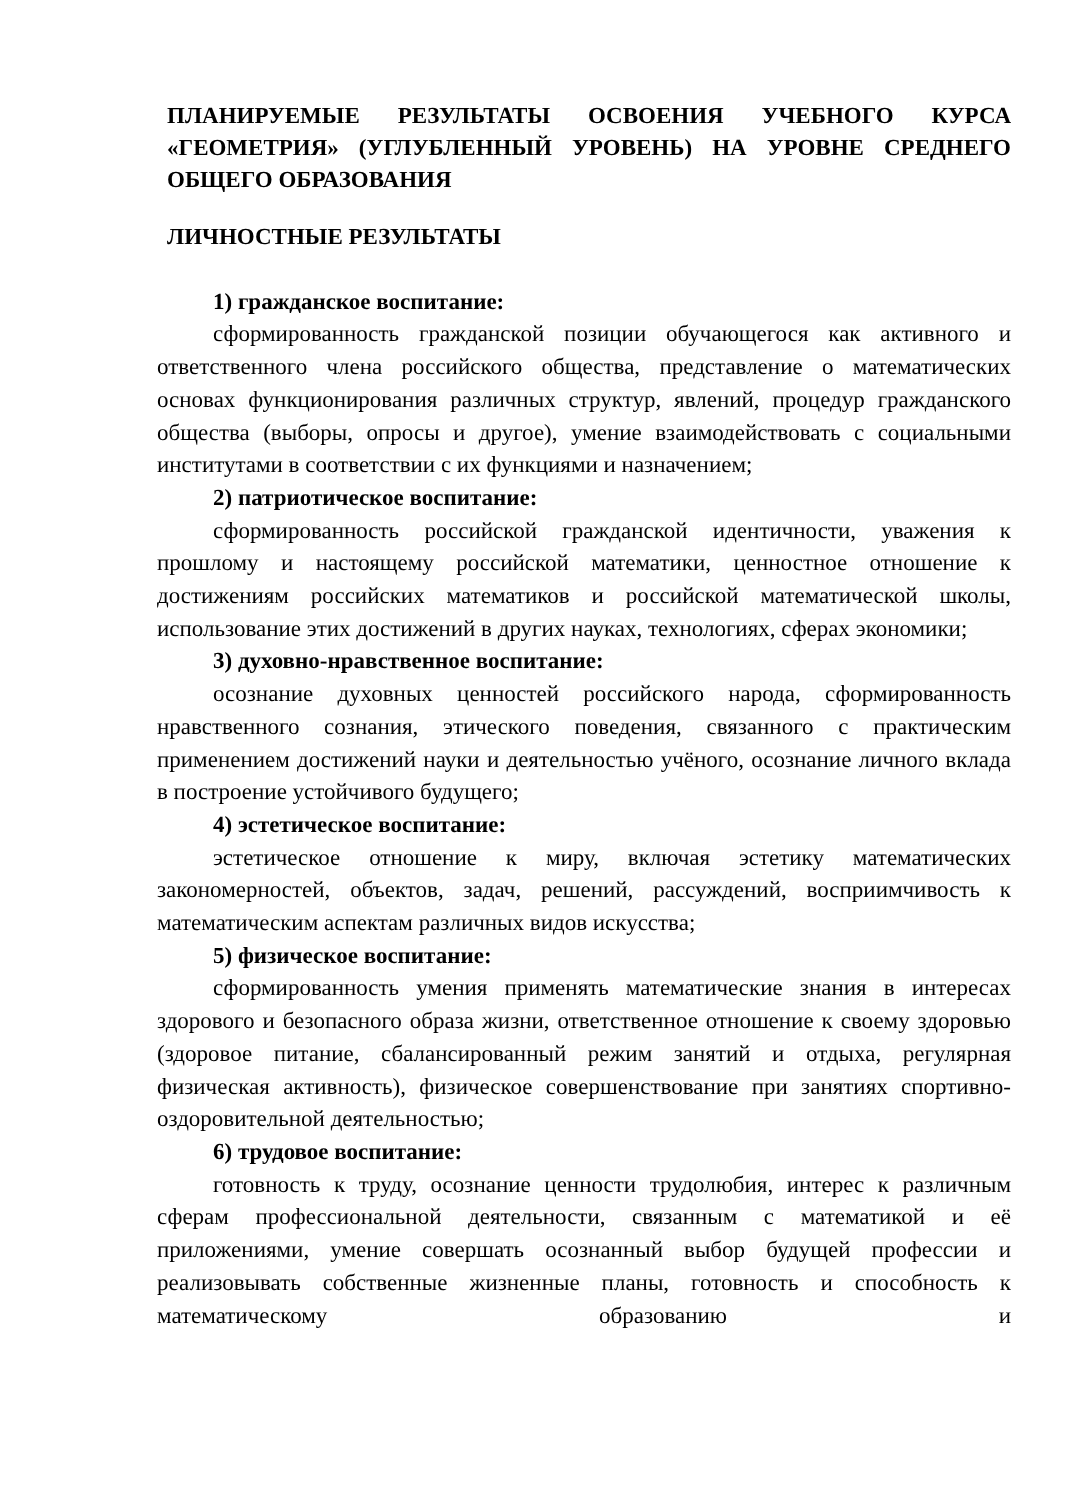ПЛАНИРУЕМЫЕ РЕЗУЛЬТАТЫ ОСВОЕНИЯ УЧЕБНОГО КУРСА «ГЕОМЕТРИЯ» (УГЛУБЛЕННЫЙ УРОВЕНЬ) НА УРОВНЕ СРЕДНЕГО ОБЩЕГО ОБРАЗОВАНИЯ
ЛИЧНОСТНЫЕ РЕЗУЛЬТАТЫ
1) гражданское воспитание:
сформированность гражданской позиции обучающегося как активного и ответственного члена российского общества, представление о математических основах функционирования различных структур, явлений, процедур гражданского общества (выборы, опросы и другое), умение взаимодействовать с социальными институтами в соответствии с их функциями и назначением;
2) патриотическое воспитание:
сформированность российской гражданской идентичности, уважения к прошлому и настоящему российской математики, ценностное отношение к достижениям российских математиков и российской математической школы, использование этих достижений в других науках, технологиях, сферах экономики;
3) духовно-нравственное воспитание:
осознание духовных ценностей российского народа, сформированность нравственного сознания, этического поведения, связанного с практическим применением достижений науки и деятельностью учёного, осознание личного вклада в построение устойчивого будущего;
4) эстетическое воспитание:
эстетическое отношение к миру, включая эстетику математических закономерностей, объектов, задач, решений, рассуждений, восприимчивость к математическим аспектам различных видов искусства;
5) физическое воспитание:
сформированность умения применять математические знания в интересах здорового и безопасного образа жизни, ответственное отношение к своему здоровью (здоровое питание, сбалансированный режим занятий и отдыха, регулярная физическая активность), физическое совершенствование при занятиях спортивно-оздоровительной деятельностью;
6) трудовое воспитание:
готовность к труду, осознание ценности трудолюбия, интерес к различным сферам профессиональной деятельности, связанным с математикой и её приложениями, умение совершать осознанный выбор будущей профессии и реализовывать собственные жизненные планы, готовность и способность к математическому образованию и